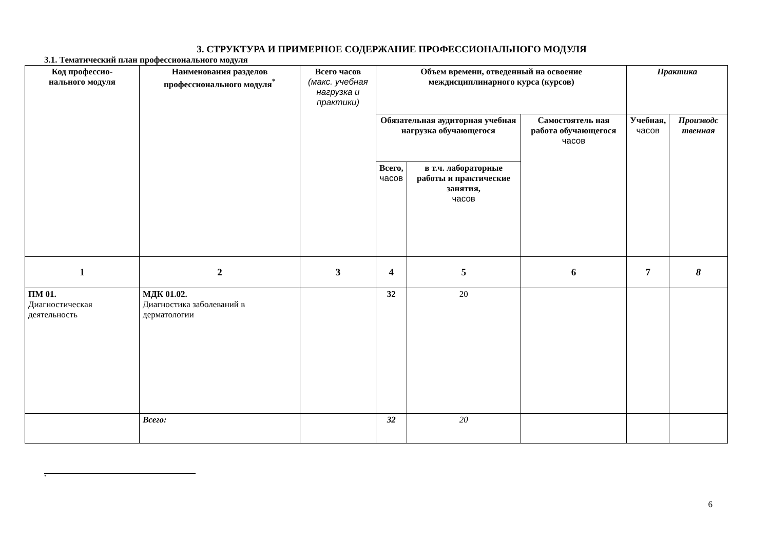3. СТРУКТУРА И ПРИМЕРНОЕ СОДЕРЖАНИЕ ПРОФЕССИОНАЛЬНОГО МОДУЛЯ
3.1. Тематический план профессионального модуля
| Код профессио- нального модуля | Наименования разделов профессионального модуля<sup>*</sup> | Всего часов (макс. учебная нагрузка и практики) | Объем времени, отведенный на освоение междисциплинарного курса (курсов) | | | Практика | |
| --- | --- | --- | --- | --- | --- | --- | --- |
| | | | Обязательная аудиторная учебная нагрузка обучающегося | | Самостоятель ная работа обучающегося часов | Учебная, часов | Производс твенная |
| | | | Всего, часов | в т.ч. лабораторные работы и практические занятия, часов | | | |
| 1 | 2 | 3 | 4 | 5 | 6 | 7 | 8 |
| ПМ 01. Диагностическая деятельность | МДК 01.02. Диагностика заболеваний в дерматологии | | 32 | 20 | | | |
| | Всего: | | 32 | 20 | | | |
<sup>*</sup>
6